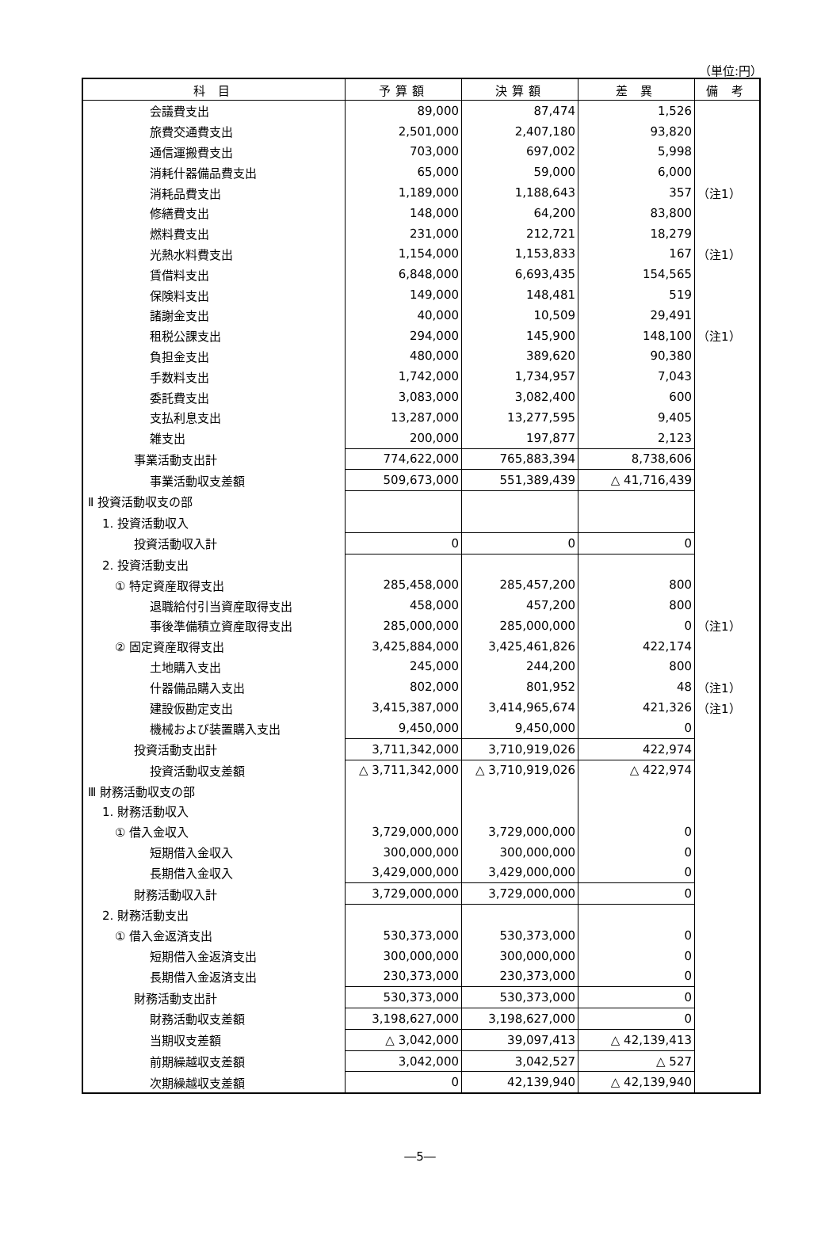（単位:円）
| 科 目 | 予算額 | 決算額 | 差 異 | 備 考 |
| --- | --- | --- | --- | --- |
| 会議費支出 | 89,000 | 87,474 | 1,526 | |
| 旅費交通費支出 | 2,501,000 | 2,407,180 | 93,820 | |
| 通信運搬費支出 | 703,000 | 697,002 | 5,998 | |
| 消耗什器備品費支出 | 65,000 | 59,000 | 6,000 | |
| 消耗品費支出 | 1,189,000 | 1,188,643 | 357 | （注1） |
| 修繕費支出 | 148,000 | 64,200 | 83,800 | |
| 燃料費支出 | 231,000 | 212,721 | 18,279 | |
| 光熱水料費支出 | 1,154,000 | 1,153,833 | 167 | （注1） |
| 賃借料支出 | 6,848,000 | 6,693,435 | 154,565 | |
| 保険料支出 | 149,000 | 148,481 | 519 | |
| 諸謝金支出 | 40,000 | 10,509 | 29,491 | |
| 租税公課支出 | 294,000 | 145,900 | 148,100 | （注1） |
| 負担金支出 | 480,000 | 389,620 | 90,380 | |
| 手数料支出 | 1,742,000 | 1,734,957 | 7,043 | |
| 委託費支出 | 3,083,000 | 3,082,400 | 600 | |
| 支払利息支出 | 13,287,000 | 13,277,595 | 9,405 | |
| 雑支出 | 200,000 | 197,877 | 2,123 | |
| 事業活動支出計 | 774,622,000 | 765,883,394 | 8,738,606 | |
| 事業活動収支差額 | 509,673,000 | 551,389,439 | △ 41,716,439 | |
| Ⅱ 投資活動収支の部 | | | | |
| 1. 投資活動収入 | | | | |
| 投資活動収入計 | 0 | 0 | 0 | |
| 2. 投資活動支出 | | | | |
| ① 特定資産取得支出 | 285,458,000 | 285,457,200 | 800 | |
| 退職給付引当資産取得支出 | 458,000 | 457,200 | 800 | |
| 事後準備積立資産取得支出 | 285,000,000 | 285,000,000 | 0 | （注1） |
| ② 固定資産取得支出 | 3,425,884,000 | 3,425,461,826 | 422,174 | |
| 土地購入支出 | 245,000 | 244,200 | 800 | |
| 什器備品購入支出 | 802,000 | 801,952 | 48 | （注1） |
| 建設仮勘定支出 | 3,415,387,000 | 3,414,965,674 | 421,326 | （注1） |
| 機械および装置購入支出 | 9,450,000 | 9,450,000 | 0 | |
| 投資活動支出計 | 3,711,342,000 | 3,710,919,026 | 422,974 | |
| 投資活動収支差額 | △ 3,711,342,000 | △ 3,710,919,026 | △ 422,974 | |
| Ⅲ 財務活動収支の部 | | | | |
| 1. 財務活動収入 | | | | |
| ① 借入金収入 | 3,729,000,000 | 3,729,000,000 | 0 | |
| 短期借入金収入 | 300,000,000 | 300,000,000 | 0 | |
| 長期借入金収入 | 3,429,000,000 | 3,429,000,000 | 0 | |
| 財務活動収入計 | 3,729,000,000 | 3,729,000,000 | 0 | |
| 2. 財務活動支出 | | | | |
| ① 借入金返済支出 | 530,373,000 | 530,373,000 | 0 | |
| 短期借入金返済支出 | 300,000,000 | 300,000,000 | 0 | |
| 長期借入金返済支出 | 230,373,000 | 230,373,000 | 0 | |
| 財務活動支出計 | 530,373,000 | 530,373,000 | 0 | |
| 財務活動収支差額 | 3,198,627,000 | 3,198,627,000 | 0 | |
| 当期収支差額 | △ 3,042,000 | 39,097,413 | △ 42,139,413 | |
| 前期繰越収支差額 | 3,042,000 | 3,042,527 | △ 527 | |
| 次期繰越収支差額 | 0 | 42,139,940 | △ 42,139,940 | |
―5―